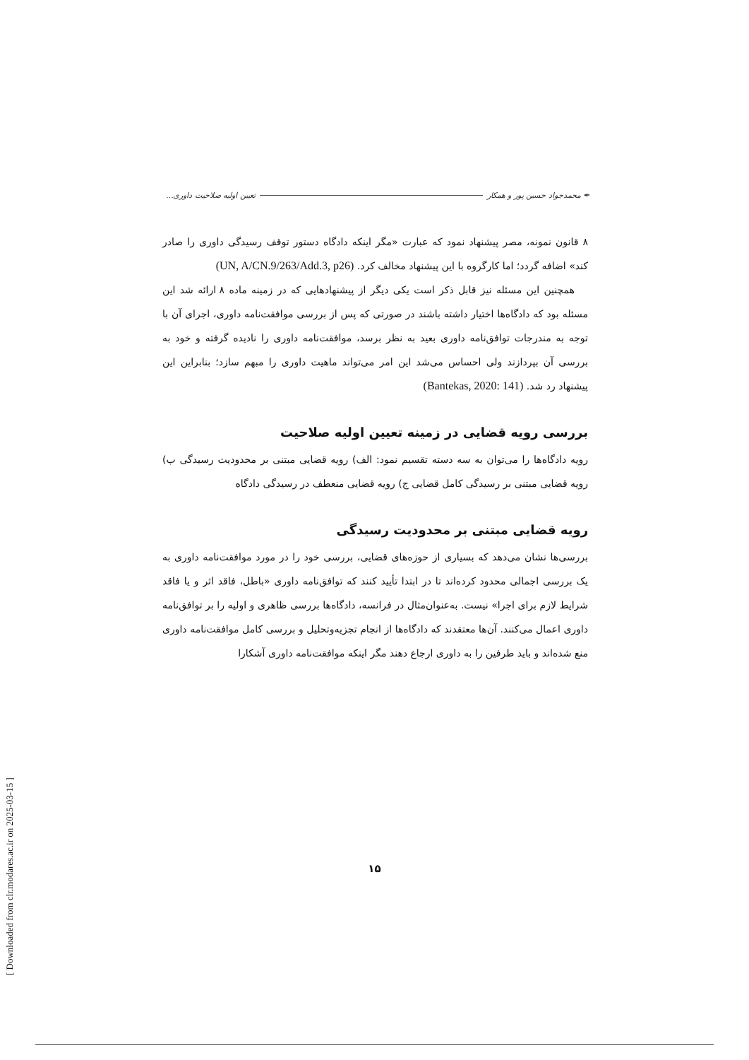✒ محمدجواد حسین پور و همکار تعیین اولیه صلاحیت داوری...
۸ قانون نمونه، مصر پیشنهاد نمود که عبارت «مگر اینکه دادگاه دستور توقف رسیدگی داوری را صادر کند» اضافه گردد؛ اما کارگروه با این پیشنهاد مخالف کرد. (UN, A/CN.9/263/Add.3, p26)
همچنین این مسئله نیز قابل ذکر است یکی دیگر از پیشنهادهایی که در زمینه ماده ۸ ارائه شد این مسئله بود که دادگاه‌ها اختیار داشته باشند در صورتی که پس از بررسی موافقت‌نامه داوری، اجرای آن با توجه به مندرجات توافق‌نامه داوری بعید به نظر برسد، موافقت‌نامه داوری را نادیده گرفته و خود به بررسی آن بپردازند ولی احساس می‌شد این امر می‌تواند ماهیت داوری را مبهم سازد؛ بنابراین این پیشنهاد رد شد. (Bantekas, 2020: 141)
بررسی رویه قضایی در زمینه تعیین اولیه صلاحیت
رویه دادگاه‌ها را می‌توان به سه دسته تقسیم نمود: الف) رویه قضایی مبتنی بر محدودیت رسیدگی ب) رویه قضایی مبتنی بر رسیدگی کامل قضایی ج) رویه قضایی منعطف در رسیدگی دادگاه
رویه قضایی مبتنی بر محدودیت رسیدگی
بررسی‌ها نشان می‌دهد که بسیاری از حوزه‌های قضایی، بررسی خود را در مورد موافقت‌نامه داوری به یک بررسی اجمالی محدود کرده‌اند تا در ابتدا تأیید کنند که توافق‌نامه داوری «باطل، فاقد اثر و یا فاقد شرایط لازم برای اجرا» نیست. به‌عنوان‌مثال در فرانسه، دادگاه‌ها بررسی ظاهری و اولیه را بر توافق‌نامه داوری اعمال می‌کنند. آن‌ها معتقدند که دادگاه‌ها از انجام تجزیه‌وتحلیل و بررسی کامل موافقت‌نامه داوری منع شده‌اند و باید طرفین را به داوری ارجاع دهند مگر اینکه موافقت‌نامه داوری آشکارا
۱۵
[ Downloaded from clr.modares.ac.ir on 2025-03-15 ]